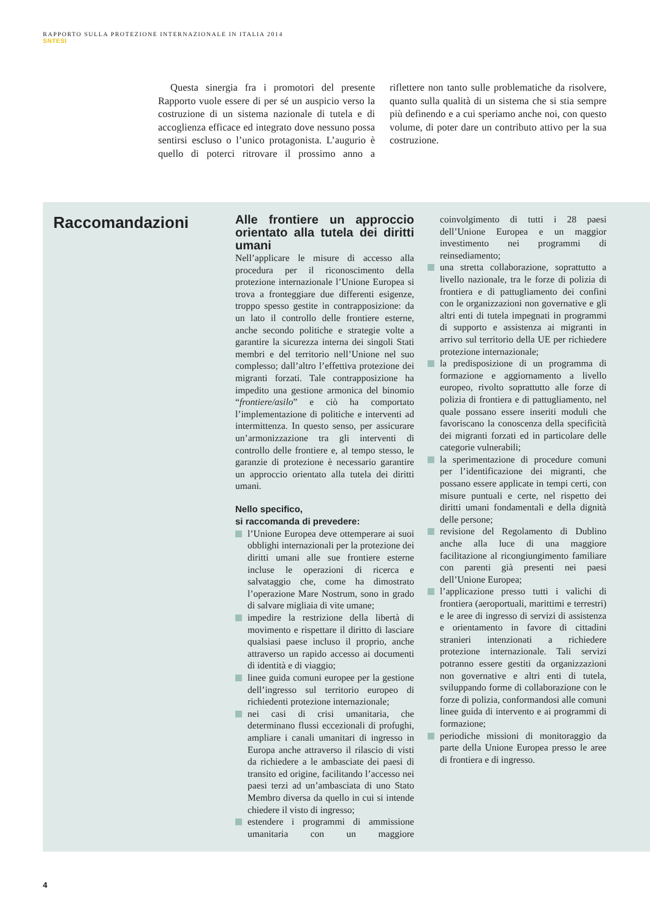RAPPORTO SULLA PROTEZIONE INTERNAZIONALE IN ITALIA 2014
SNTESI
Questa sinergia fra i promotori del presente Rapporto vuole essere di per sé un auspicio verso la costruzione di un sistema nazionale di tutela e di accoglienza efficace ed integrato dove nessuno possa sentirsi escluso o l’unico protagonista. L’augurio è quello di poterci ritrovare il prossimo anno a riflettere non tanto sulle problematiche da risolvere, quanto sulla qualità di un sistema che si stia sempre più definendo e a cui speriamo anche noi, con questo volume, di poter dare un contributo attivo per la sua costruzione.
Raccomandazioni
Alle frontiere un approccio orientato alla tutela dei diritti umani
Nell’applicare le misure di accesso alla procedura per il riconoscimento della protezione internazionale l’Unione Europea si trova a fronteggiare due differenti esigenze, troppo spesso gestite in contrapposizione: da un lato il controllo delle frontiere esterne, anche secondo politiche e strategie volte a garantire la sicurezza interna dei singoli Stati membri e del territorio nell’Unione nel suo complesso; dall’altro l’effettiva protezione dei migranti forzati. Tale contrapposizione ha impedito una gestione armonica del binomio “frontiere/asilo” e ciò ha comportato l’implementazione di politiche e interventi ad intermittenza. In questo senso, per assicurare un’armonizzazione tra gli interventi di controllo delle frontiere e, al tempo stesso, le garanzie di protezione è necessario garantire un approccio orientato alla tutela dei diritti umani.
Nello specifico,
si raccomanda di prevedere:
l’Unione Europea deve ottemperare ai suoi obblighi internazionali per la protezione dei diritti umani alle sue frontiere esterne incluse le operazioni di ricerca e salvataggio che, come ha dimostrato l’operazione Mare Nostrum, sono in grado di salvare migliaia di vite umane;
impedire la restrizione della libertà di movimento e rispettare il diritto di lasciare qualsiasi paese incluso il proprio, anche attraverso un rapido accesso ai documenti di identità e di viaggio;
linee guida comuni europee per la gestione dell’ingresso sul territorio europeo di richiedenti protezione internazionale;
nei casi di crisi umanitaria, che determinano flussi eccezionali di profughi, ampliare i canali umanitari di ingresso in Europa anche attraverso il rilascio di visti da richiedere a le ambasciate dei paesi di transito ed origine, facilitando l’accesso nei paesi terzi ad un’ambasciata di uno Stato Membro diversa da quello in cui si intende chiedere il visto di ingresso;
estendere i programmi di ammissione umanitaria con un maggiore coinvolgimento di tutti i 28 paesi dell’Unione Europea e un maggior investimento nei programmi di reinsediamento;
una stretta collaborazione, soprattutto a livello nazionale, tra le forze di polizia di frontiera e di pattugliamento dei confini con le organizzazioni non governative e gli altri enti di tutela impegnati in programmi di supporto e assistenza ai migranti in arrivo sul territorio della UE per richiedere protezione internazionale;
la predisposizione di un programma di formazione e aggiornamento a livello europeo, rivolto soprattutto alle forze di polizia di frontiera e di pattugliamento, nel quale possano essere inseriti moduli che favoriscano la conoscenza della specificità dei migranti forzati ed in particolare delle categorie vulnerabili;
la sperimentazione di procedure comuni per l’identificazione dei migranti, che possano essere applicate in tempi certi, con misure puntuali e certe, nel rispetto dei diritti umani fondamentali e della dignità delle persone;
revisione del Regolamento di Dublino anche alla luce di una maggiore facilitazione al ricongiungimento familiare con parenti già presenti nei paesi dell’Unione Europea;
l’applicazione presso tutti i valichi di frontiera (aeroportuali, marittimi e terrestri) e le aree di ingresso di servizi di assistenza e orientamento in favore di cittadini stranieri intenzionati a richiedere protezione internazionale. Tali servizi potranno essere gestiti da organizzazioni non governative e altri enti di tutela, sviluppando forme di collaborazione con le forze di polizia, conformandosi alle comuni linee guida di intervento e ai programmi di formazione;
periodiche missioni di monitoraggio da parte della Unione Europea presso le aree di frontiera e di ingresso.
4